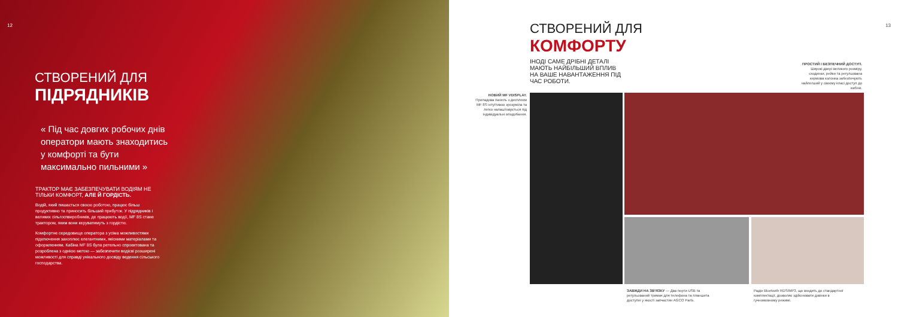12
СТВОРЕНИЙ ДЛЯ
ПІДРЯДНИКІВ
« Під час довгих робочих днів оператори мають знаходитись у комфорті та бути максимально пильними »
ТРАКТОР МАЄ ЗАБЕЗПЕЧУВАТИ ВОДІЯМ НЕ ТІЛЬКИ КОМФОРТ, АЛЕ Й ГОРДІСТЬ.
Водій, який пишається своєю роботою, працює більш продуктивно та приносить більший прибуток. У підрядників і великих сільгоспвиробників, де працюють водії, MF 8S стане трактором, яким вони керуватимуть з гордістю.
Комфортне середовище оператора з усіма можливостями підключення захоплює елегантними, якісними матеріалами та оформленням. Кабіна MF 8S була ретельно спроектована та розроблена з однією метою — забезпечити водієві розширені можливості для справді унікального досвіду ведення сільського господарства.
13 СТВОРЕНИЙ ДЛЯ
КОМФОРТУ
ІНОДІ САМЕ ДРІБНІ ДЕТАЛІ МАЮТЬ НАЙБІЛЬШИЙ ВПЛИВ НА ВАШЕ НАВАНТАЖЕННЯ ПІД ЧАС РОБОТИ.
ПРОСТИЙ І БЕЗПЕЧНИЙ ДОСТУП. Широкі двері великого розміру, сходинки, рейки та регульована кермова колонка забезпечують найлегший у своєму класі доступ до кабіни.
НОВИЙ MF VDISPLAY. Приладова панель з дисплеєм MF 8S інтуїтивно зрозуміла та легко налаштовується під індивідуальні вподобання.
ЗАВЖДИ НА ЗВ'ЯЗКУ — Два порти USB та регульований тримач для телефона та планшета доступні у якості запчастин AGCO Parts.
Радіо Bluetooth RDS/MP3, що входить до стандартної комплектації, дозволяє здійснювати дзвінки в гучномовному режимі.